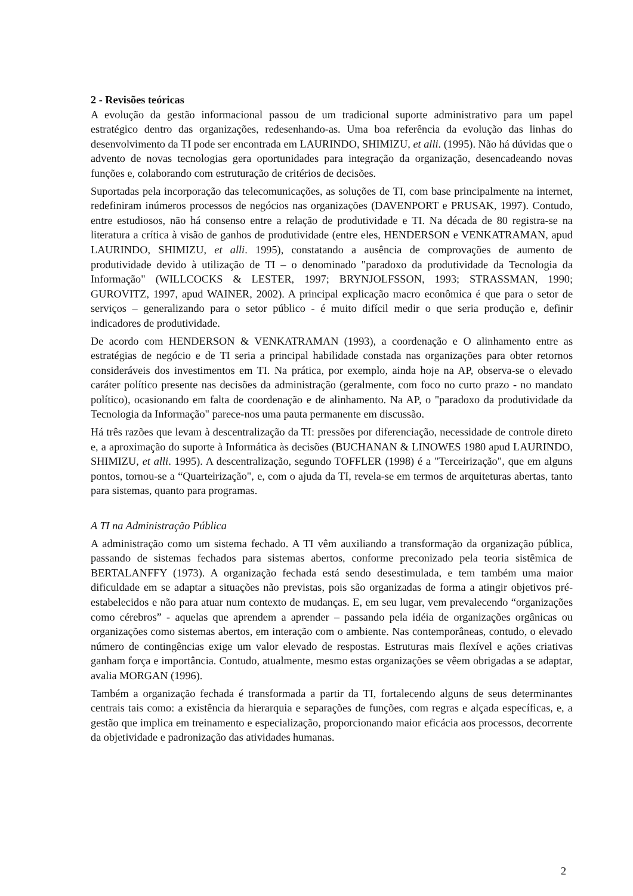2 - Revisões teóricas
A evolução da gestão informacional passou de um tradicional suporte administrativo para um papel estratégico dentro das organizações, redesenhando-as. Uma boa referência da evolução das linhas do desenvolvimento da TI pode ser encontrada em LAURINDO, SHIMIZU, et alli. (1995). Não há dúvidas que o advento de novas tecnologias gera oportunidades para integração da organização, desencadeando novas funções e, colaborando com estruturação de critérios de decisões.
Suportadas pela incorporação das telecomunicações, as soluções de TI, com base principalmente na internet, redefiniram inúmeros processos de negócios nas organizações (DAVENPORT e PRUSAK, 1997). Contudo, entre estudiosos, não há consenso entre a relação de produtividade e TI. Na década de 80 registra-se na literatura a crítica à visão de ganhos de produtividade (entre eles, HENDERSON e VENKATRAMAN, apud LAURINDO, SHIMIZU, et alli. 1995), constatando a ausência de comprovações de aumento de produtividade devido à utilização de TI – o denominado "paradoxo da produtividade da Tecnologia da Informação" (WILLCOCKS & LESTER, 1997; BRYNJOLFSSON, 1993; STRASSMAN, 1990; GUROVITZ, 1997, apud WAINER, 2002). A principal explicação macro econômica é que para o setor de serviços – generalizando para o setor público - é muito difícil medir o que seria produção e, definir indicadores de produtividade.
De acordo com HENDERSON & VENKATRAMAN (1993), a coordenação e O alinhamento entre as estratégias de negócio e de TI seria a principal habilidade constada nas organizações para obter retornos consideráveis dos investimentos em TI. Na prática, por exemplo, ainda hoje na AP, observa-se o elevado caráter político presente nas decisões da administração (geralmente, com foco no curto prazo - no mandato político), ocasionando em falta de coordenação e de alinhamento. Na AP, o "paradoxo da produtividade da Tecnologia da Informação" parece-nos uma pauta permanente em discussão.
Há três razões que levam à descentralização da TI: pressões por diferenciação, necessidade de controle direto e, a aproximação do suporte à Informática às decisões (BUCHANAN & LINOWES 1980 apud LAURINDO, SHIMIZU, et alli. 1995). A descentralização, segundo TOFFLER (1998) é a "Terceirização", que em alguns pontos, tornou-se a “Quarteirização", e, com o ajuda da TI, revela-se em termos de arquiteturas abertas, tanto para sistemas, quanto para programas.
A TI na Administração Pública
A administração como um sistema fechado. A TI vêm auxiliando a transformação da organização pública, passando de sistemas fechados para sistemas abertos, conforme preconizado pela teoria sistêmica de BERTALANFFY (1973). A organização fechada está sendo desestimulada, e tem também uma maior dificuldade em se adaptar a situações não previstas, pois são organizadas de forma a atingir objetivos pré-estabelecidos e não para atuar num contexto de mudanças. E, em seu lugar, vem prevalecendo “organizações como cérebros” - aquelas que aprendem a aprender – passando pela idéia de organizações orgânicas ou organizações como sistemas abertos, em interação com o ambiente. Nas contemporâneas, contudo, o elevado número de contingências exige um valor elevado de respostas. Estruturas mais flexível e ações criativas ganham força e importância. Contudo, atualmente, mesmo estas organizações se vêem obrigadas a se adaptar, avalia MORGAN (1996).
Também a organização fechada é transformada a partir da TI, fortalecendo alguns de seus determinantes centrais tais como: a existência da hierarquia e separações de funções, com regras e alçada específicas, e, a gestão que implica em treinamento e especialização, proporcionando maior eficácia aos processos, decorrente da objetividade e padronização das atividades humanas.
2